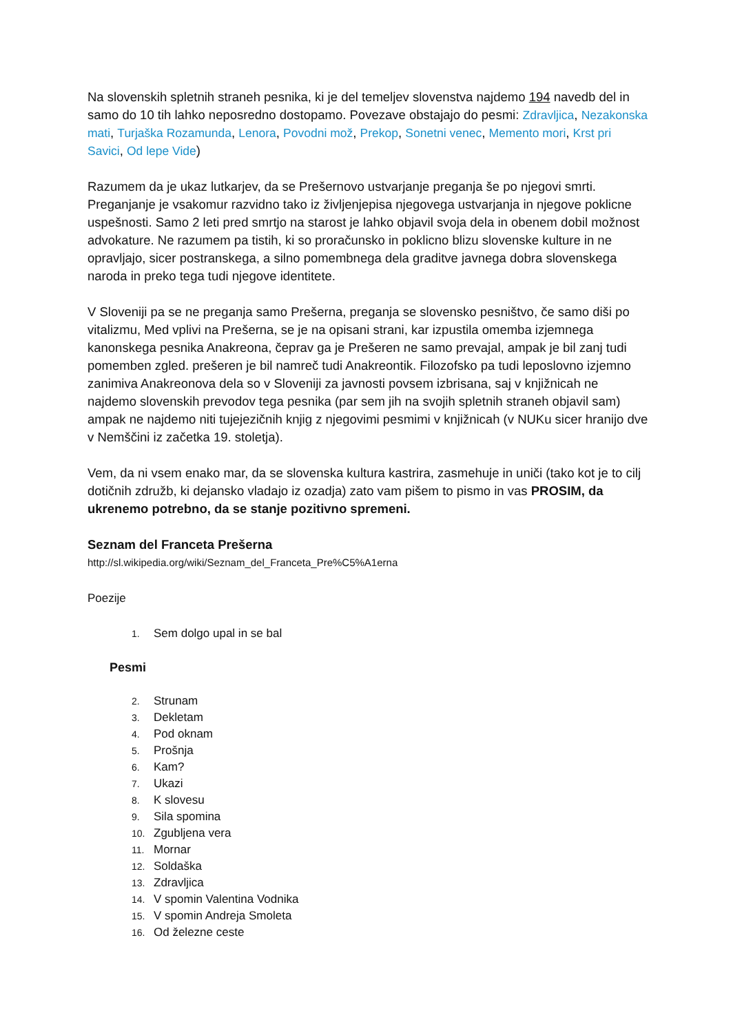Na slovenskih spletnih straneh pesnika, ki je del temeljev slovenstva najdemo 194 navedb del in samo do 10 tih lahko neposredno dostopamo. Povezave obstajajo do pesmi: Zdravljica, Nezakonska mati, Turjaška Rozamunda, Lenora, Povodni mož, Prekop, Sonetni venec, Memento mori, Krst pri Savici, Od lepe Vide)
Razumem da je ukaz lutkarjev, da se Prešernovo ustvarjanje preganja še po njegovi smrti. Preganjanje je vsakomur razvidno tako iz življenjepisa njegovega ustvarjanja in njegove poklicne uspešnosti. Samo 2 leti pred smrtjo na starost je lahko objavil svoja dela in obenem dobil možnost advokature. Ne razumem pa tistih, ki so proračunsko in poklicno blizu slovenske kulture in ne opravljajo, sicer postranskega, a silno pomembnega dela graditve javnega dobra slovenskega naroda in preko tega tudi njegove identitete.
V Sloveniji pa se ne preganja samo Prešerna, preganja se slovensko pesništvo, če samo diši po vitalizmu, Med vplivi na Prešerna, se je na opisani strani, kar izpustila omemba izjemnega kanonskega pesnika Anakreona, čeprav ga je Prešeren ne samo prevajal, ampak je bil zanj tudi pomemben zgled. prešeren je bil namreč tudi Anakreontik. Filozofsko pa tudi leposlovno izjemno zanimiva Anakreonova dela so v Sloveniji za javnosti povsem izbrisana, saj v knjižnicah ne najdemo slovenskih prevodov tega pesnika (par sem jih na svojih spletnih straneh objavil sam) ampak ne najdemo niti tujejezičnih knjig z njegovimi pesmimi v knjižnicah (v NUKu sicer hranijo dve v Nemščini iz začetka 19. stoletja).
Vem, da ni vsem enako mar, da se slovenska kultura kastrira, zasmehuje in uniči (tako kot je to cilj dotičnih združb, ki dejansko vladajo iz ozadja) zato vam pišem to pismo in vas PROSIM, da ukrenemo potrebno, da se stanje pozitivno spremeni.
Seznam del Franceta Prešerna
http://sl.wikipedia.org/wiki/Seznam_del_Franceta_Pre%C5%A1erna
Poezije
1. Sem dolgo upal in se bal
Pesmi
2. Strunam
3. Dekletam
4. Pod oknam
5. Prošnja
6. Kam?
7. Ukazi
8. K slovesu
9. Sila spomina
10. Zgubljena vera
11. Mornar
12. Soldaška
13. Zdravljica
14. V spomin Valentina Vodnika
15. V spomin Andreja Smoleta
16. Od železne ceste